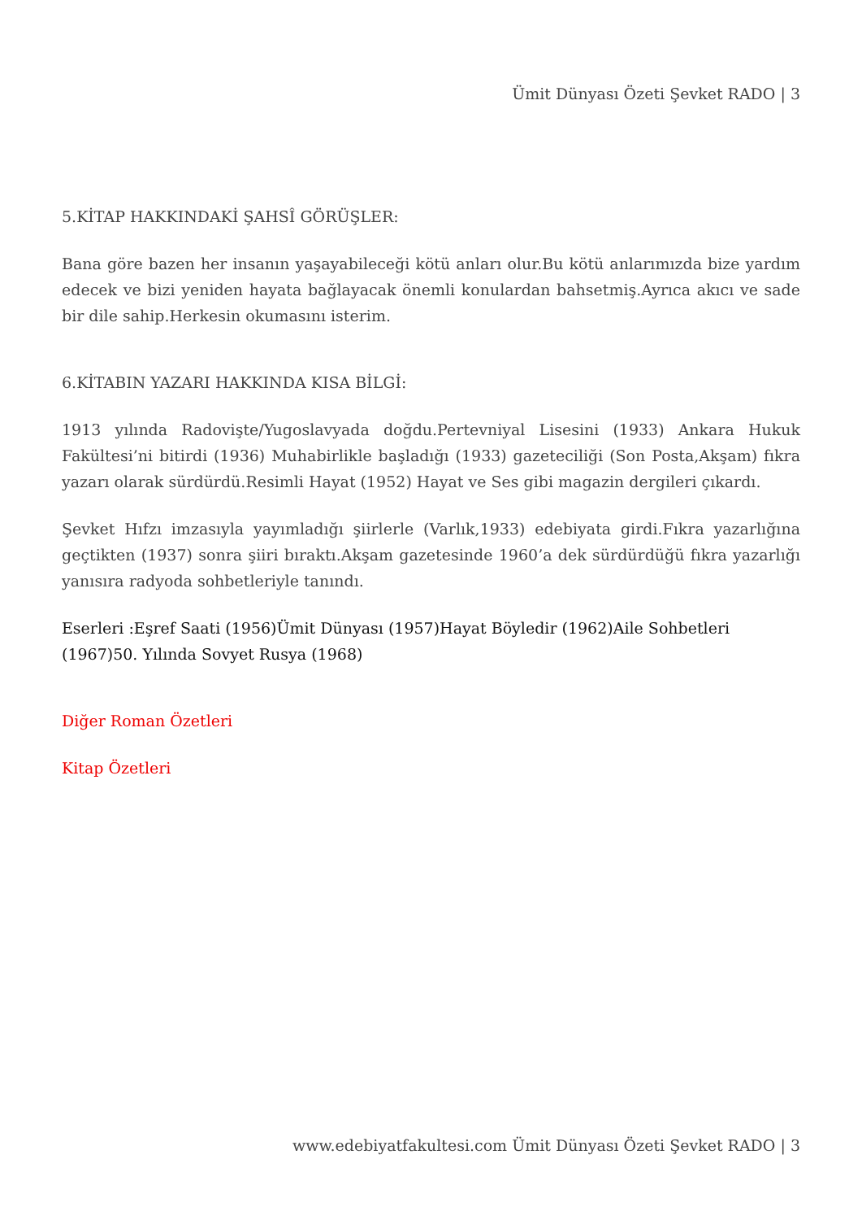Ümit Dünyası Özeti Şevket RADO | 3
5.KİTAP HAKKINDAKİ ŞAHSÎ GÖRÜŞLER:
Bana göre bazen her insanın yaşayabileceği kötü anları olur.Bu kötü anlarımızda bize yardım edecek ve bizi yeniden hayata bağlayacak önemli konulardan bahsetmiş.Ayrıca akıcı ve sade bir dile sahip.Herkesin okumasını isterim.
6.KİTABIN YAZARI HAKKINDA KISA BİLGİ:
1913 yılında Radovişte/Yugoslavyada doğdu.Pertevniyal Lisesini (1933) Ankara Hukuk Fakültesi’ni bitirdi (1936) Muhabirlikle başladığı (1933) gazeteciliği (Son Posta,Akşam) fıkra yazarı olarak sürdürdü.Resimli Hayat (1952) Hayat ve Ses gibi magazin dergileri çıkardı.
Şevket Hıfzı imzasıyla yayımladığı şiirlerle (Varlık,1933) edebiyata girdi.Fıkra yazarlığına geçtikten (1937) sonra şiiri bıraktı.Akşam gazetesinde 1960’a dek sürdürdüğü fıkra yazarlığı yanısıra radyoda sohbetleriyle tanındı.
Eserleri :Eşref Saati (1956)Ümit Dünyası (1957)Hayat Böyledir (1962)Aile Sohbetleri (1967)50. Yılında Sovyet Rusya (1968)
Diğer Roman Özetleri
Kitap Özetleri
www.edebiyatfakultesi.com Ümit Dünyası Özeti Şevket RADO | 3